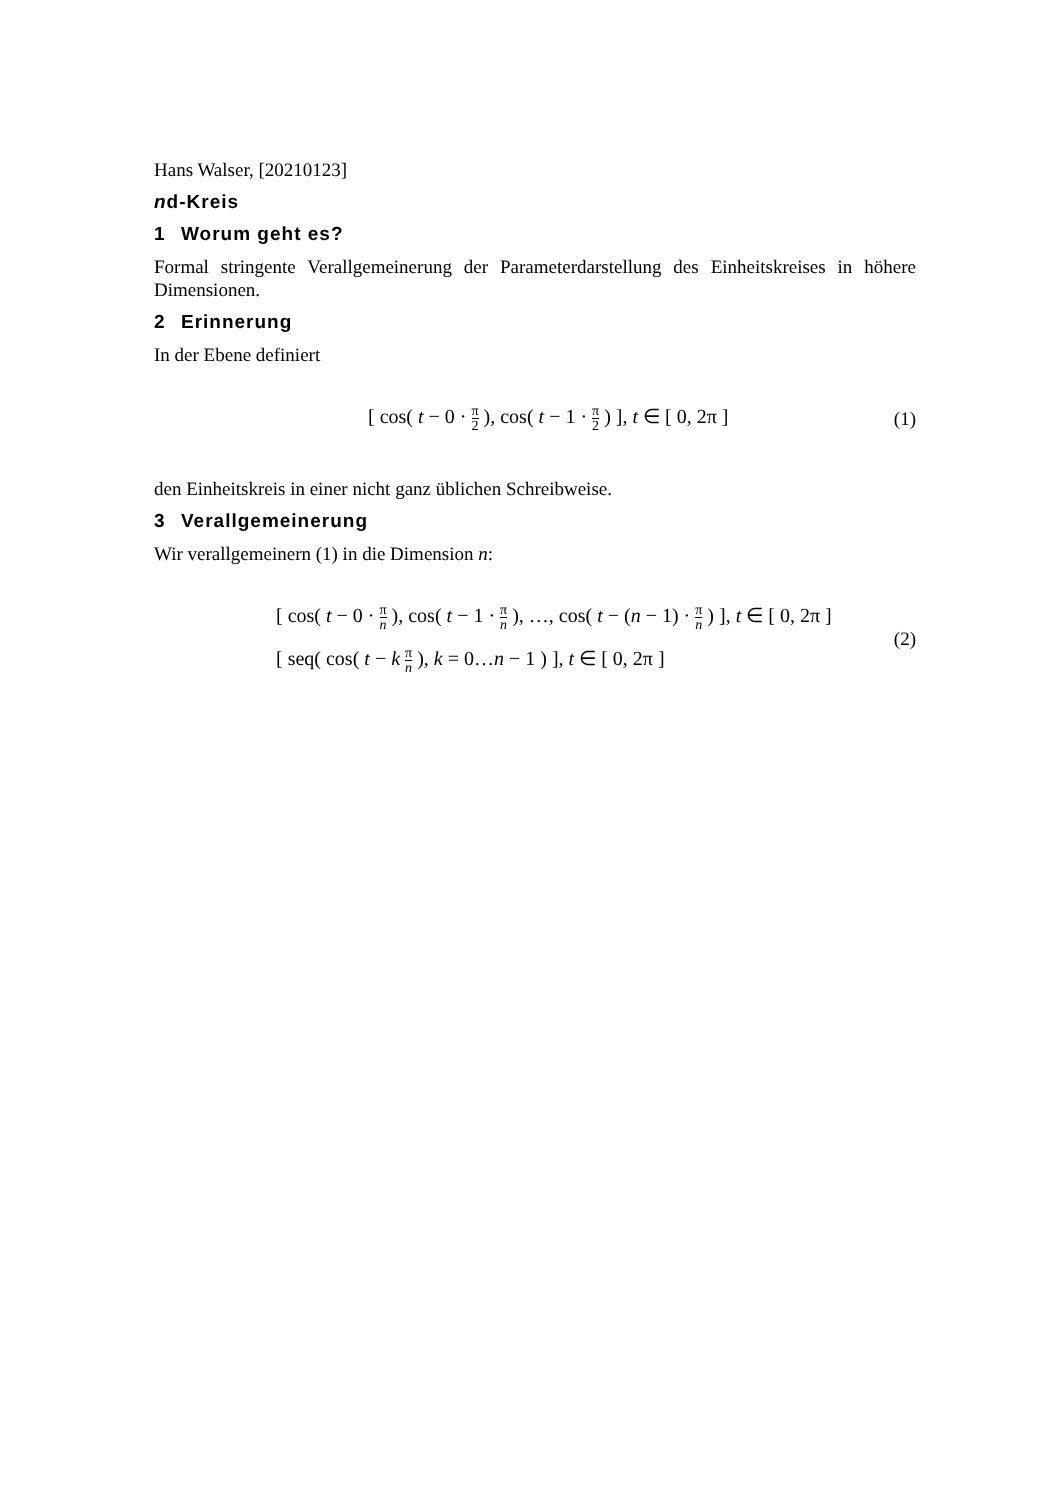Hans Walser, [20210123]
nd-Kreis
1 Worum geht es?
Formal stringente Verallgemeinerung der Parameterdarstellung des Einheitskreises in höhere Dimensionen.
2 Erinnerung
In der Ebene definiert
[ cos( t − 0 · π 2 ), cos( t − 1 · π 2 ) ], t ∈ [ 0, 2π ]
(1)
den Einheitskreis in einer nicht ganz üblichen Schreibweise.
3 Verallgemeinerung
Wir verallgemeinern (1) in die Dimension n:
[ cos( t − 0 · π n ), cos( t − 1 · π n ), …, cos( t − (n − 1) · π n ) ], t ∈ [ 0, 2π ]
[ seq( cos( t − k π n ), k = 0…n − 1 ) ], t ∈ [ 0, 2π ]
(2)